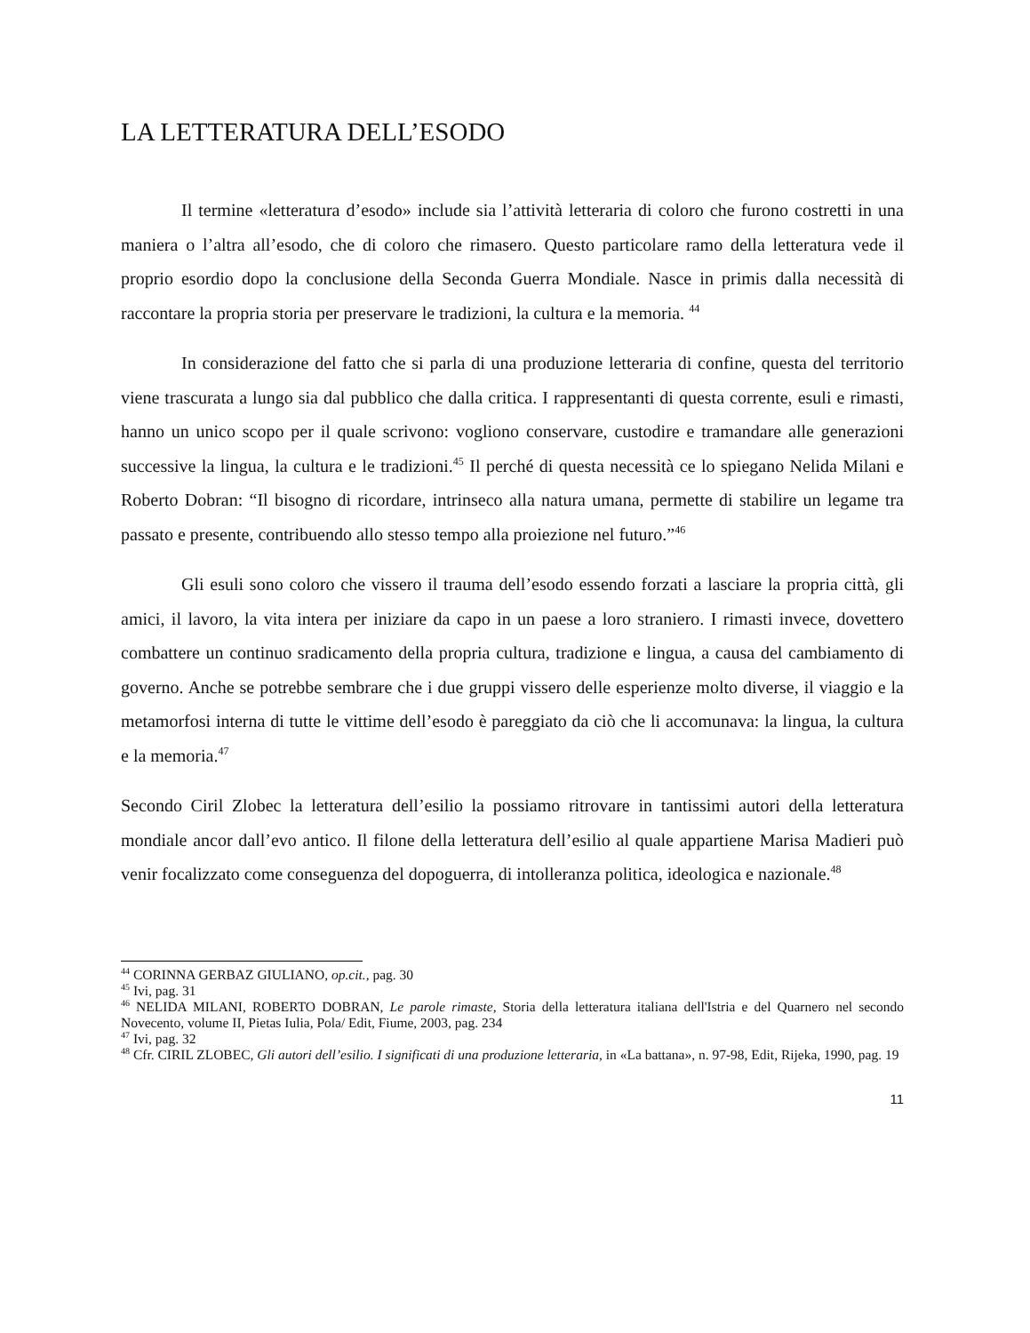LA LETTERATURA DELL’ESODO
Il termine «letteratura d’esodo» include sia l’attività letteraria di coloro che furono costretti in una maniera o l’altra all’esodo, che di coloro che rimasero. Questo particolare ramo della letteratura vede il proprio esordio dopo la conclusione della Seconda Guerra Mondiale. Nasce in primis dalla necessità di raccontare la propria storia per preservare le tradizioni, la cultura e la memoria. <sup>44</sup>
In considerazione del fatto che si parla di una produzione letteraria di confine, questa del territorio viene trascurata a lungo sia dal pubblico che dalla critica. I rappresentanti di questa corrente, esuli e rimasti, hanno un unico scopo per il quale scrivono: vogliono conservare, custodire e tramandare alle generazioni successive la lingua, la cultura e le tradizioni.<sup>45</sup> Il perché di questa necessità ce lo spiegano Nelida Milani e Roberto Dobran: “Il bisogno di ricordare, intrinseco alla natura umana, permette di stabilire un legame tra passato e presente, contribuendo allo stesso tempo alla proiezione nel futuro.”<sup>46</sup>
Gli esuli sono coloro che vissero il trauma dell’esodo essendo forzati a lasciare la propria città, gli amici, il lavoro, la vita intera per iniziare da capo in un paese a loro straniero. I rimasti invece, dovettero combattere un continuo sradicamento della propria cultura, tradizione e lingua, a causa del cambiamento di governo. Anche se potrebbe sembrare che i due gruppi vissero delle esperienze molto diverse, il viaggio e la metamorfosi interna di tutte le vittime dell’esodo è pareggiato da ciò che li accomunava: la lingua, la cultura e la memoria.<sup>47</sup>
Secondo Ciril Zlobec la letteratura dell’esilio la possiamo ritrovare in tantissimi autori della letteratura mondiale ancor dall’evo antico. Il filone della letteratura dell’esilio al quale appartiene Marisa Madieri può venir focalizzato come conseguenza del dopoguerra, di intolleranza politica, ideologica e nazionale.<sup>48</sup>
<sup>44</sup> CORINNA GERBAZ GIULIANO, op.cit., pag. 30
<sup>45</sup> Ivi, pag. 31
<sup>46</sup> NELIDA MILANI, ROBERTO DOBRAN, Le parole rimaste, Storia della letteratura italiana dell'Istria e del Quarnero nel secondo Novecento, volume II, Pietas Iulia, Pola/ Edit, Fiume, 2003, pag. 234
<sup>47</sup> Ivi, pag. 32
<sup>48</sup> Cfr. CIRIL ZLOBEC, Gli autori dell’esilio. I significati di una produzione letteraria, in «La battana», n. 97-98, Edit, Rijeka, 1990, pag. 19
11